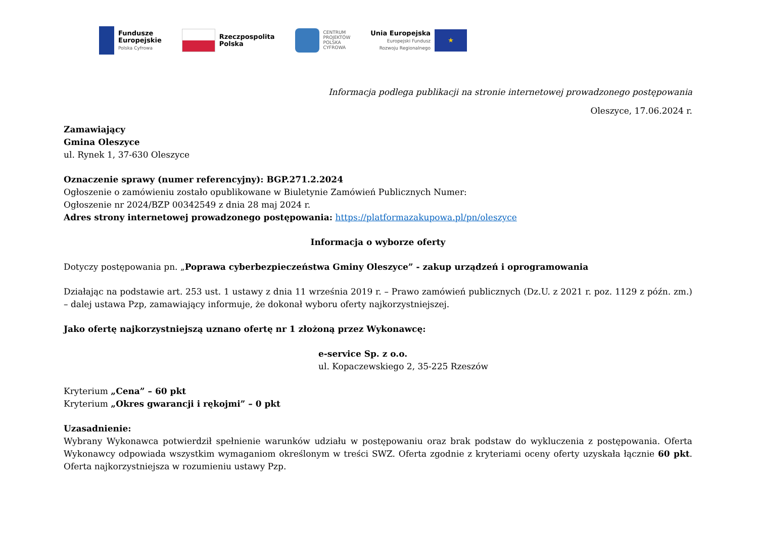Fundusze
Europejskie
Polska Cyfrowa
Rzeczpospolita
Polska
CENTRUM
PROJEKTÓW
POLSKA
CYFROWA
Unia Europejska
Europejski Fundusz
Rozwoju Regionalnego
★
Informacja podlega publikacji na stronie internetowej prowadzonego postępowania
Oleszyce, 17.06.2024 r.
Zamawiający
Gmina Oleszyce
ul. Rynek 1, 37-630 Oleszyce
Oznaczenie sprawy (numer referencyjny): BGP.271.2.2024
Ogłoszenie o zamówieniu zostało opublikowane w Biuletynie Zamówień Publicznych Numer:
Ogłoszenie nr 2024/BZP 00342549 z dnia 28 maj 2024 r.
Adres strony internetowej prowadzonego postępowania: https://platformazakupowa.pl/pn/oleszyce
Informacja o wyborze oferty
Dotyczy postępowania pn. „Poprawa cyberbezpieczeństwa Gminy Oleszyce” - zakup urządzeń i oprogramowania
Działając na podstawie art. 253 ust. 1 ustawy z dnia 11 września 2019 r. – Prawo zamówień publicznych (Dz.U. z 2021 r. poz. 1129 z późn. zm.) – dalej ustawa Pzp, zamawiający informuje, że dokonał wyboru oferty najkorzystniejszej.
Jako ofertę najkorzystniejszą uznano ofertę nr 1 złożoną przez Wykonawcę:
e-service Sp. z o.o.
ul. Kopaczewskiego 2, 35-225 Rzeszów
Kryterium „Cena” – 60 pkt
Kryterium „Okres gwarancji i rękojmi” – 0 pkt
Uzasadnienie:
Wybrany Wykonawca potwierdził spełnienie warunków udziału w postępowaniu oraz brak podstaw do wykluczenia z postępowania. Oferta Wykonawcy odpowiada wszystkim wymaganiom określonym w treści SWZ. Oferta zgodnie z kryteriami oceny oferty uzyskała łącznie 60 pkt. Oferta najkorzystniejsza w rozumieniu ustawy Pzp.